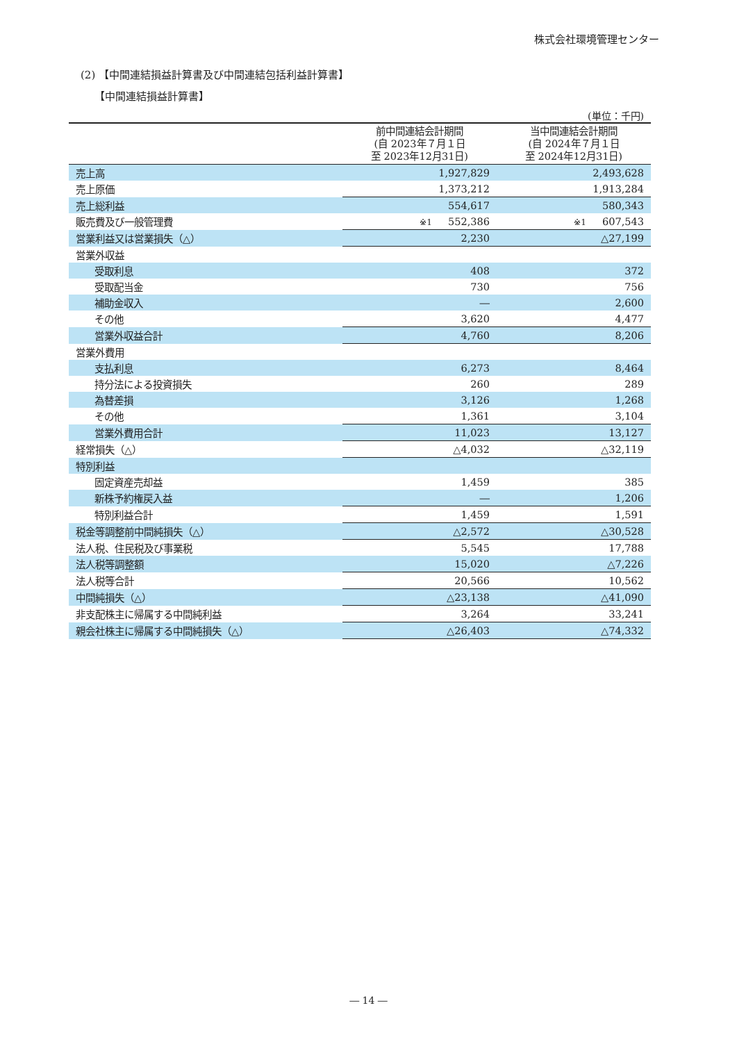株式会社環境管理センター
(2) 【中間連結損益計算書及び中間連結包括利益計算書】
【中間連結損益計算書】
(単位：千円)
| | 前中間連結会計期間 (自 2023年７月１日 至 2023年12月31日) | 当中間連結会計期間 (自 2024年７月１日 至 2024年12月31日) |
| --- | --- | --- |
| 売上高 | 1,927,829 | 2,493,628 |
| 売上原価 | 1,373,212 | 1,913,284 |
| 売上総利益 | 554,617 | 580,343 |
| 販売費及び一般管理費 | ※1 552,386 | ※1 607,543 |
| 営業利益又は営業損失（△） | 2,230 | △27,199 |
| 営業外収益 | | |
| 受取利息 | 408 | 372 |
| 受取配当金 | 730 | 756 |
| 補助金収入 | ― | 2,600 |
| その他 | 3,620 | 4,477 |
| 営業外収益合計 | 4,760 | 8,206 |
| 営業外費用 | | |
| 支払利息 | 6,273 | 8,464 |
| 持分法による投資損失 | 260 | 289 |
| 為替差損 | 3,126 | 1,268 |
| その他 | 1,361 | 3,104 |
| 営業外費用合計 | 11,023 | 13,127 |
| 経常損失（△） | △4,032 | △32,119 |
| 特別利益 | | |
| 固定資産売却益 | 1,459 | 385 |
| 新株予約権戻入益 | ― | 1,206 |
| 特別利益合計 | 1,459 | 1,591 |
| 税金等調整前中間純損失（△） | △2,572 | △30,528 |
| 法人税、住民税及び事業税 | 5,545 | 17,788 |
| 法人税等調整額 | 15,020 | △7,226 |
| 法人税等合計 | 20,566 | 10,562 |
| 中間純損失（△） | △23,138 | △41,090 |
| 非支配株主に帰属する中間純利益 | 3,264 | 33,241 |
| 親会社株主に帰属する中間純損失（△） | △26,403 | △74,332 |
― 14 ―